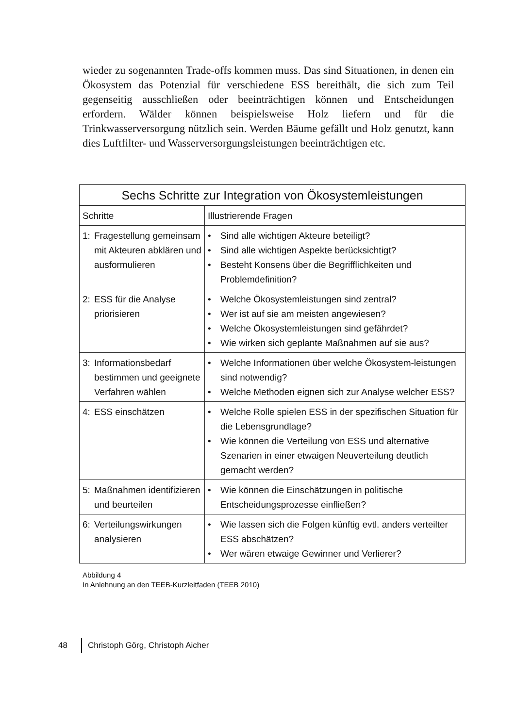wieder zu sogenannten Trade-offs kommen muss. Das sind Situationen, in denen ein Ökosystem das Potenzial für verschiedene ESS bereithält, die sich zum Teil gegenseitig ausschließen oder beeinträchtigen können und Entscheidungen erfordern. Wälder können beispielsweise Holz liefern und für die Trinkwasserversorgung nützlich sein. Werden Bäume gefällt und Holz genutzt, kann dies Luftfilter- und Wasserversorgungsleistungen beeinträchtigen etc.
| Sechs Schritte zur Integration von Ökosystemleistungen | |
| --- | --- |
| Schritte | Illustrierende Fragen |
| 1: Fragestellung gemeinsam mit Akteuren abklären und ausformulieren | • Sind alle wichtigen Akteure beteiligt? • Sind alle wichtigen Aspekte berücksichtigt? • Besteht Konsens über die Begrifflichkeiten und Problemdefinition? |
| 2: ESS für die Analyse priorisieren | • Welche Ökosystemleistungen sind zentral? • Wer ist auf sie am meisten angewiesen? • Welche Ökosystemleistungen sind gefährdet? • Wie wirken sich geplante Maßnahmen auf sie aus? |
| 3: Informationsbedarf bestimmen und geeignete Verfahren wählen | • Welche Informationen über welche Ökosystem-leistungen sind notwendig? • Welche Methoden eignen sich zur Analyse welcher ESS? |
| 4: ESS einschätzen | • Welche Rolle spielen ESS in der spezifischen Situation für die Lebensgrundlage? • Wie können die Verteilung von ESS und alternative Szenarien in einer etwaigen Neuverteilung deutlich gemacht werden? |
| 5: Maßnahmen identifizieren und beurteilen | • Wie können die Einschätzungen in politische Entscheidungsprozesse einfließen? |
| 6: Verteilungswirkungen analysieren | • Wie lassen sich die Folgen künftig evtl. anders verteilter ESS abschätzen? • Wer wären etwaige Gewinner und Verlierer? |
Abbildung 4
In Anlehnung an den TEEB-Kurzleitfaden (TEEB 2010)
48 Christoph Görg, Christoph Aicher